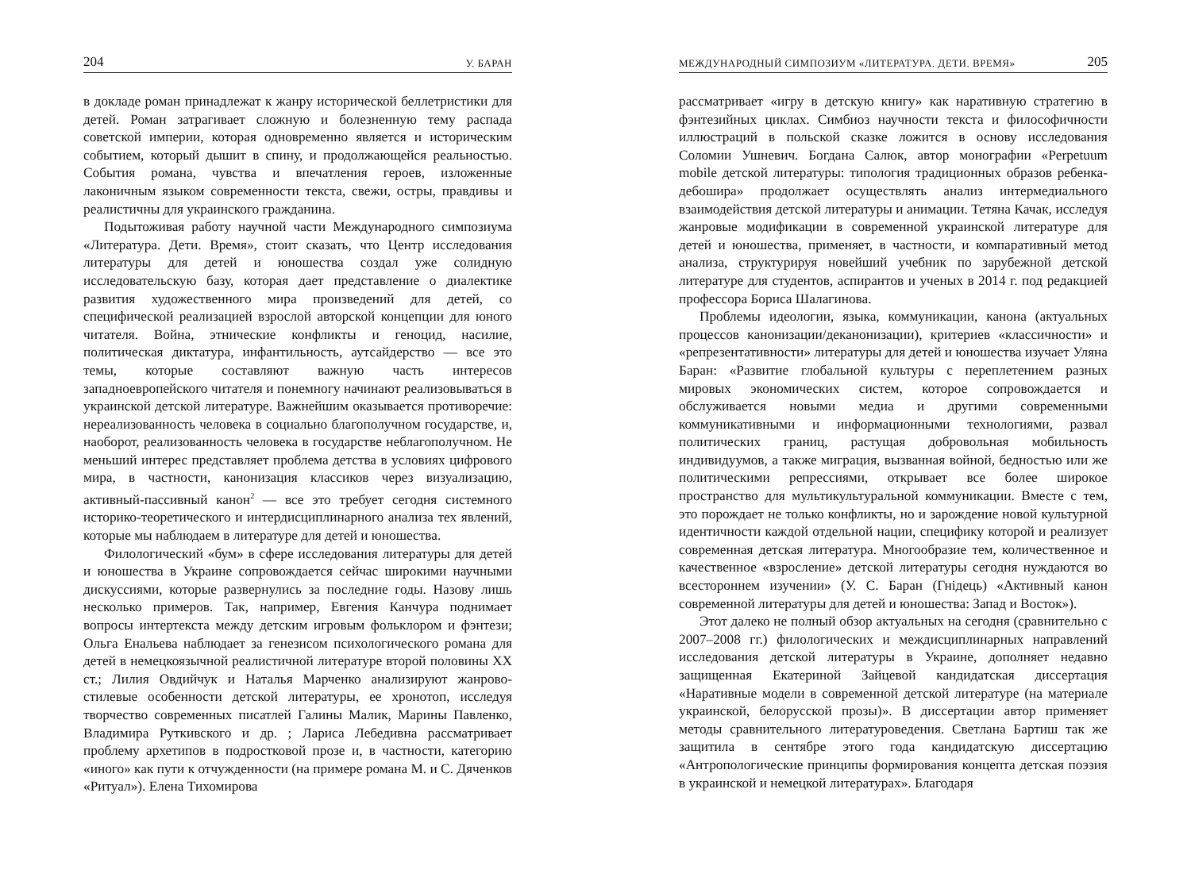204 У. БАРАН
в докладе роман принадлежат к жанру исторической беллетристики для детей. Роман затрагивает сложную и болезненную тему распада советской империи, которая одновременно является и историческим событием, который дышит в спину, и продолжающейся реальностью. События романа, чувства и впечатления героев, изложенные лаконичным языком современности текста, свежи, остры, правдивы и реалистичны для украинского гражданина.
Подытоживая работу научной части Международного симпозиума «Литература. Дети. Время», стоит сказать, что Центр исследования литературы для детей и юношества создал уже солидную исследовательскую базу, которая дает представление о диалектике развития художественного мира произведений для детей, со специфической реализацией взрослой авторской концепции для юного читателя. Война, этнические конфликты и геноцид, насилие, политическая диктатура, инфантильность, аутсайдерство — все это темы, которые составляют важную часть интересов западноевропейского читателя и понемногу начинают реализовываться в украинской детской литературе. Важнейшим оказывается противоречие: нереализованность человека в социально благополучном государстве, и, наоборот, реализованность человека в государстве неблагополучном. Не меньший интерес представляет проблема детства в условиях цифрового мира, в частности, канонизация классиков через визуализацию, активный-пассивный канон<sup>2</sup> — все это требует сегодня системного историко-теоретического и интердисциплинарного анализа тех явлений, которые мы наблюдаем в литературе для детей и юношества.
Филологический «бум» в сфере исследования литературы для детей и юношества в Украине сопровождается сейчас широкими научными дискуссиями, которые развернулись за последние годы. Назову лишь несколько примеров. Так, например, Евгения Канчура поднимает вопросы интертекста между детским игровым фольклором и фэнтези; Ольга Енальева наблюдает за генезисом психологического романа для детей в немецкоязычной реалистичной литературе второй половины XX ст.; Лилия Овдийчук и Наталья Марченко анализируют жанрово-стилевые особенности детской литературы, ее хронотоп, исследуя творчество современных писатлей Галины Малик, Марины Павленко, Владимира Руткивского и др. ; Лариса Лебедивна рассматривает проблему архетипов в подростковой прозе и, в частности, категорию «иного» как пути к отчужденности (на примере романа М. и С. Дяченков «Ритуал»). Елена Тихомирова
МЕЖДУНАРОДНЫЙ СИМПОЗИУМ «ЛИТЕРАТУРА. ДЕТИ. ВРЕМЯ» 205
рассматривает «игру в детскую книгу» как наративную стратегию в фэнтезийных циклах. Симбиоз научности текста и философичности иллюстраций в польской сказке ложится в основу исследования Соломии Ушневич. Богдана Салюк, автор монографии «Perpetuum mobile детской литературы: типология традиционных образов ребенка-дебошира» продолжает осуществлять анализ интермедиального взаимодействия детской литературы и анимации. Тетяна Качак, исследуя жанровые модификации в современной украинской литературе для детей и юношества, применяет, в частности, и компаративный метод анализа, структурируя новейший учебник по зарубежной детской литературе для студентов, аспирантов и ученых в 2014 г. под редакцией профессора Бориса Шалагинова.
Проблемы идеологии, языка, коммуникации, канона (актуальных процессов канонизации/деканонизации), критериев «классичности» и «репрезентативности» литературы для детей и юношества изучает Уляна Баран: «Развитие глобальной культуры с переплетением разных мировых экономических систем, которое сопровождается и обслуживается новыми медиа и другими современными коммуникативными и информационными технологиями, развал политических границ, растущая добровольная мобильность индивидуумов, а также миграция, вызванная войной, бедностью или же политическими репрессиями, открывает все более широкое пространство для мультикультуральной коммуникации. Вместе с тем, это порождает не только конфликты, но и зарождение новой культурной идентичности каждой отдельной нации, специфику которой и реализует современная детская литература. Многообразие тем, количественное и качественное «взросление» детской литературы сегодня нуждаются во всестороннем изучении» (У. С. Баран (Гнідець) «Активный канон современной литературы для детей и юношества: Запад и Восток»).
Этот далеко не полный обзор актуальных на сегодня (сравнительно с 2007–2008 гг.) филологических и междисциплинарных направлений исследования детской литературы в Украине, дополняет недавно защищенная Екатериной Зайцевой кандидатская диссертация «Наративные модели в современной детской литературе (на материале украинской, белорусской прозы)». В диссертации автор применяет методы сравнительного литературоведения. Светлана Бартиш так же защитила в сентябре этого года кандидатскую диссертацию «Антропологические принципы формирования концепта детская поэзия в украинской и немецкой литературах». Благодаря